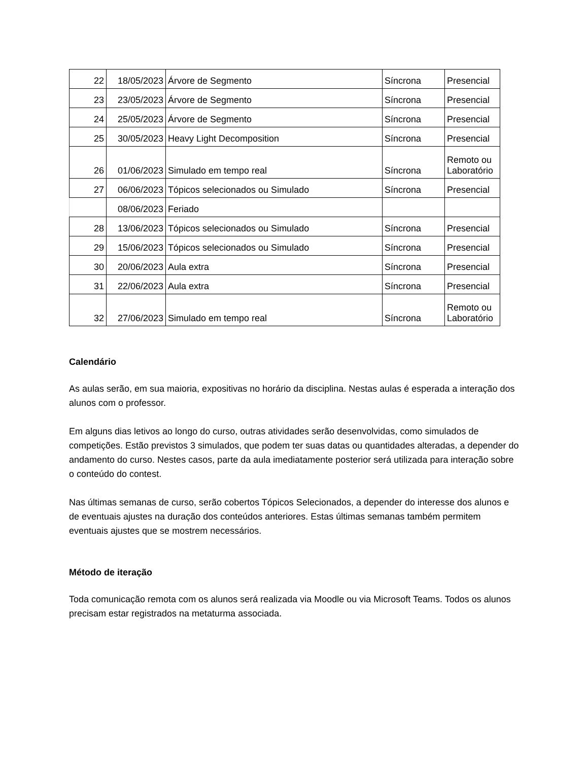| 22 | 18/05/2023 | Árvore de Segmento | Síncrona | Presencial |
| 23 | 23/05/2023 | Árvore de Segmento | Síncrona | Presencial |
| 24 | 25/05/2023 | Árvore de Segmento | Síncrona | Presencial |
| 25 | 30/05/2023 | Heavy Light Decomposition | Síncrona | Presencial |
| 26 | 01/06/2023 | Simulado em tempo real | Síncrona | Remoto ou Laboratório |
| 27 | 06/06/2023 | Tópicos selecionados ou Simulado | Síncrona | Presencial |
| | 08/06/2023 | Feriado | | |
| 28 | 13/06/2023 | Tópicos selecionados ou Simulado | Síncrona | Presencial |
| 29 | 15/06/2023 | Tópicos selecionados ou Simulado | Síncrona | Presencial |
| 30 | 20/06/2023 | Aula extra | Síncrona | Presencial |
| 31 | 22/06/2023 | Aula extra | Síncrona | Presencial |
| 32 | 27/06/2023 | Simulado em tempo real | Síncrona | Remoto ou Laboratório |
Calendário
As aulas serão, em sua maioria, expositivas no horário da disciplina. Nestas aulas é esperada a interação dos alunos com o professor.
Em alguns dias letivos ao longo do curso, outras atividades serão desenvolvidas, como simulados de competições. Estão previstos 3 simulados, que podem ter suas datas ou quantidades alteradas, a depender do andamento do curso. Nestes casos, parte da aula imediatamente posterior será utilizada para interação sobre o conteúdo do contest.
Nas últimas semanas de curso, serão cobertos Tópicos Selecionados, a depender do interesse dos alunos e de eventuais ajustes na duração dos conteúdos anteriores. Estas últimas semanas também permitem eventuais ajustes que se mostrem necessários.
Método de iteração
Toda comunicação remota com os alunos será realizada via Moodle ou via Microsoft Teams. Todos os alunos precisam estar registrados na metaturma associada.